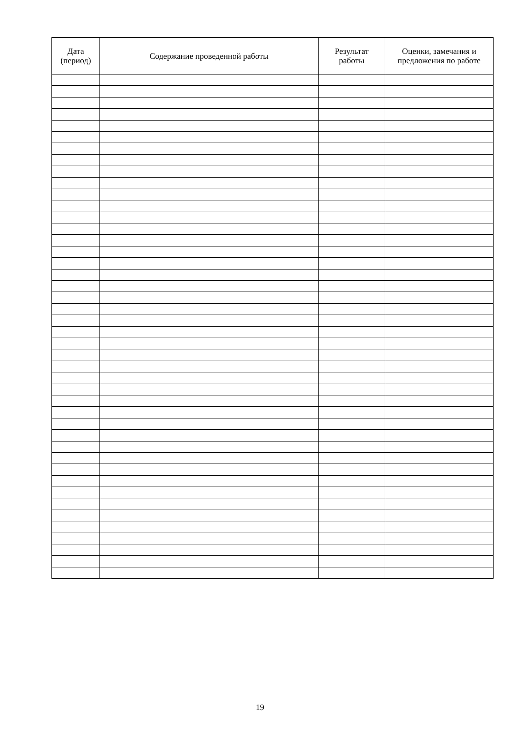| Дата (период) | Содержание проведенной работы | Результат работы | Оценки, замечания и предложения по работе |
| --- | --- | --- | --- |
19